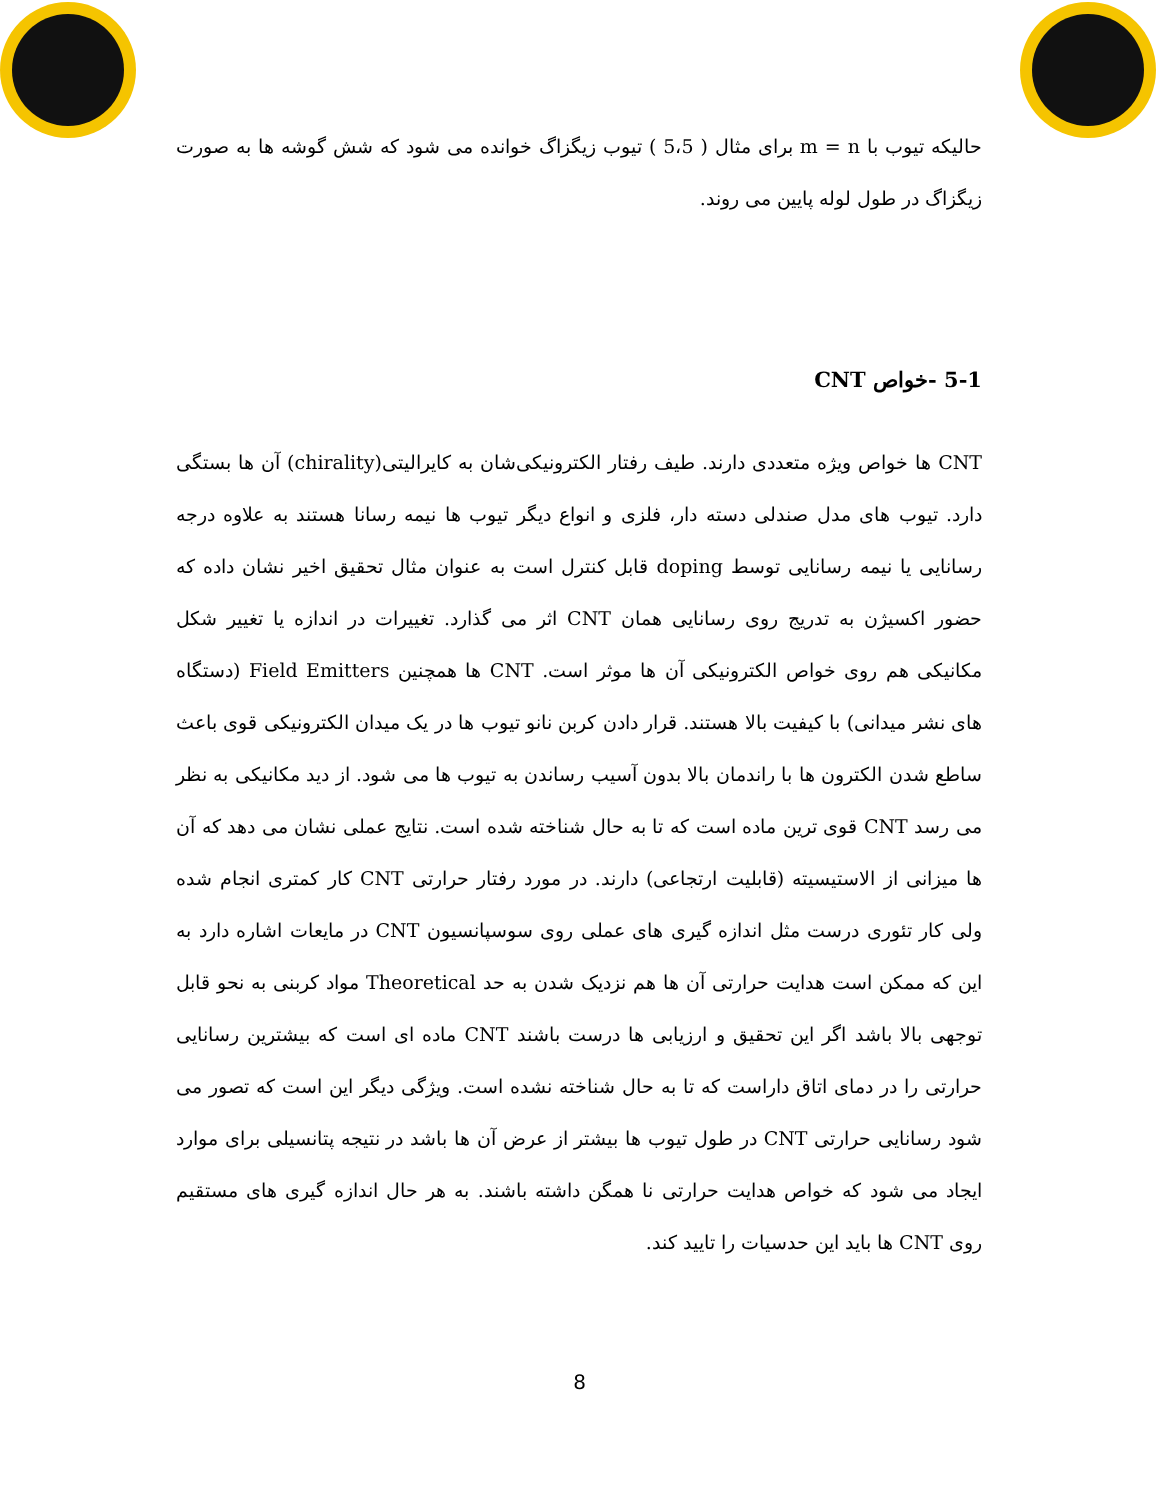حالیکه تیوب با m = n برای مثال ( 5،5 ) تیوب زیگزاگ خوانده می شود که شش گوشه ها به صورت زیگزاگ در طول لوله پایین می روند.
5-1 -خواص CNT
CNT ها خواص ویژه متعددی دارند. طیف رفتار الکترونیکی‌شان به کایرالیتی(chirality) آن ها بستگی دارد. تیوب های مدل صندلی دسته دار، فلزی و انواع دیگر تیوب ها نیمه رسانا هستند به علاوه درجه رسانایی یا نیمه رسانایی توسط doping قابل کنترل است به عنوان مثال تحقیق اخیر نشان داده که حضور اکسیژن به تدریج روی رسانایی همان CNT اثر می گذارد. تغییرات در اندازه یا تغییر شکل مکانیکی هم روی خواص الکترونیکی آن ها موثر است. CNT ها همچنین Field Emitters (دستگاه های نشر میدانی) با کیفیت بالا هستند. قرار دادن کربن نانو تیوب ها در یک میدان الکترونیکی قوی باعث ساطع شدن الکترون ها با راندمان بالا بدون آسیب رساندن به تیوب ها می شود. از دید مکانیکی به نظر می رسد CNT قوی ترین ماده است که تا به حال شناخته شده است. نتایج عملی نشان می دهد که آن ها میزانی از الاستیسیته (قابلیت ارتجاعی) دارند. در مورد رفتار حرارتی CNT کار کمتری انجام شده ولی کار تئوری درست مثل اندازه گیری های عملی روی سوسپانسیون CNT در مایعات اشاره دارد به این که ممکن است هدایت حرارتی آن ها هم نزدیک شدن به حد Theoretical مواد کربنی به نحو قابل توجهی بالا باشد اگر این تحقیق و ارزیابی ها درست باشند CNT ماده ای است که بیشترین رسانایی حرارتی را در دمای اتاق داراست که تا به حال شناخته نشده است. ویژگی دیگر این است که تصور می شود رسانایی حرارتی CNT در طول تیوب ها بیشتر از عرض آن ها باشد در نتیجه پتانسیلی برای موارد ایجاد می شود که خواص هدایت حرارتی نا همگن داشته باشند. به هر حال اندازه گیری های مستقیم روی CNT ها باید این حدسیات را تایید کند.
8